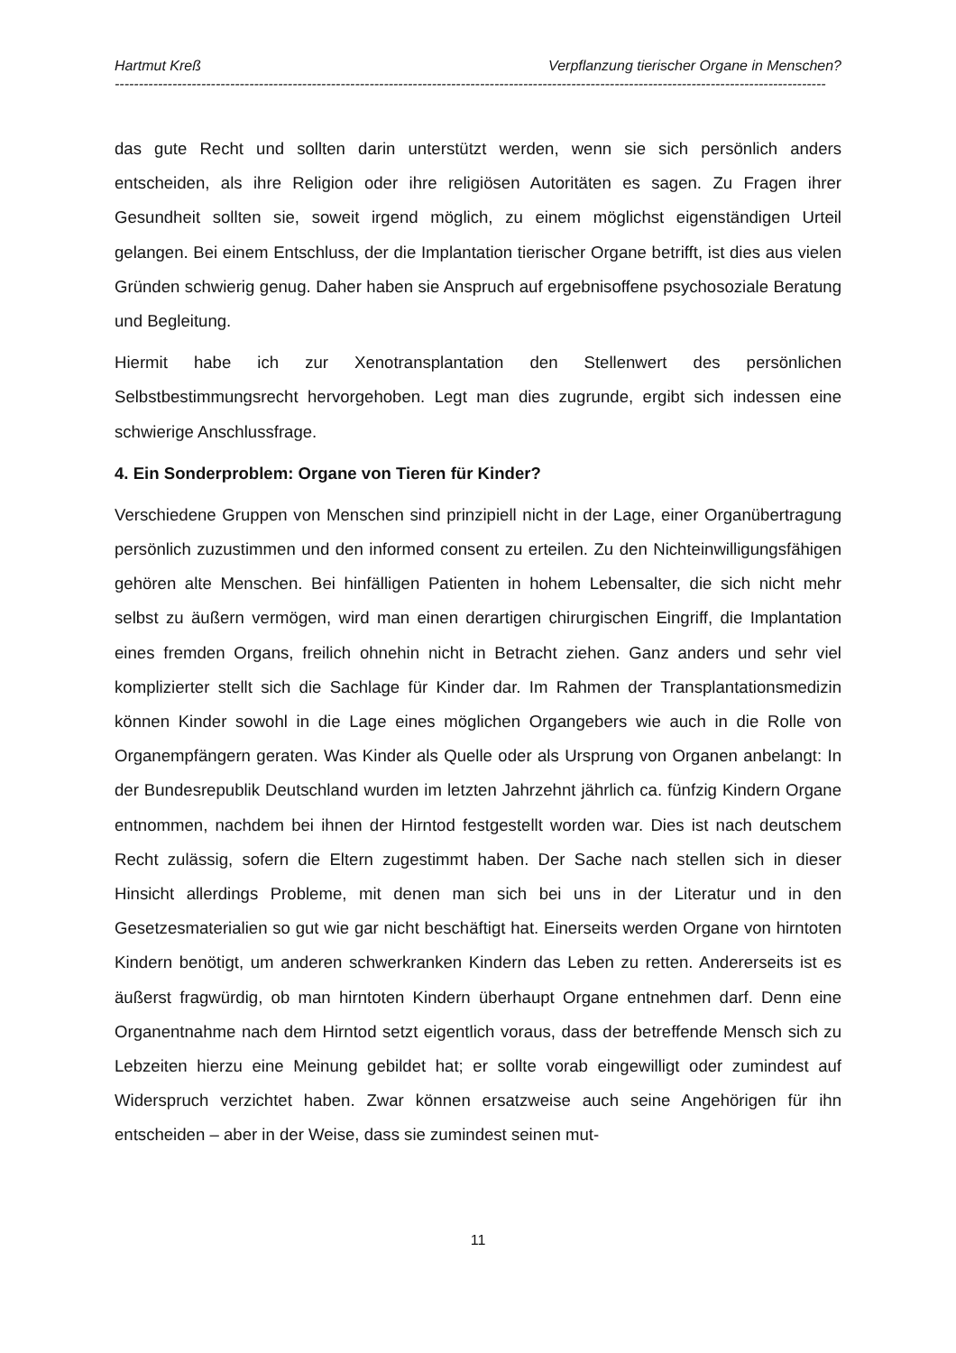Hartmut Kreß Verpflanzung tierischer Organe in Menschen?
----------------------------------------------------------------------------------------------------------------------------------------------------
das gute Recht und sollten darin unterstützt werden, wenn sie sich persönlich anders entscheiden, als ihre Religion oder ihre religiösen Autoritäten es sagen. Zu Fragen ihrer Gesundheit sollten sie, soweit irgend möglich, zu einem möglichst eigenständigen Urteil gelangen. Bei einem Entschluss, der die Implantation tierischer Organe betrifft, ist dies aus vielen Gründen schwierig genug. Daher haben sie Anspruch auf ergebnisoffene psychosoziale Beratung und Begleitung.
Hiermit habe ich zur Xenotransplantation den Stellenwert des persönlichen Selbstbestimmungsrecht hervorgehoben. Legt man dies zugrunde, ergibt sich indessen eine schwierige Anschlussfrage.
4. Ein Sonderproblem: Organe von Tieren für Kinder?
Verschiedene Gruppen von Menschen sind prinzipiell nicht in der Lage, einer Organübertragung persönlich zuzustimmen und den informed consent zu erteilen. Zu den Nichteinwilligungsfähigen gehören alte Menschen. Bei hinfälligen Patienten in hohem Lebensalter, die sich nicht mehr selbst zu äußern vermögen, wird man einen derartigen chirurgischen Eingriff, die Implantation eines fremden Organs, freilich ohnehin nicht in Betracht ziehen. Ganz anders und sehr viel komplizierter stellt sich die Sachlage für Kinder dar. Im Rahmen der Transplantationsmedizin können Kinder sowohl in die Lage eines möglichen Organgebers wie auch in die Rolle von Organempfängern geraten. Was Kinder als Quelle oder als Ursprung von Organen anbelangt: In der Bundesrepublik Deutschland wurden im letzten Jahrzehnt jährlich ca. fünfzig Kindern Organe entnommen, nachdem bei ihnen der Hirntod festgestellt worden war. Dies ist nach deutschem Recht zulässig, sofern die Eltern zugestimmt haben. Der Sache nach stellen sich in dieser Hinsicht allerdings Probleme, mit denen man sich bei uns in der Literatur und in den Gesetzesmaterialien so gut wie gar nicht beschäftigt hat. Einerseits werden Organe von hirntoten Kindern benötigt, um anderen schwerkranken Kindern das Leben zu retten. Andererseits ist es äußerst fragwürdig, ob man hirntoten Kindern überhaupt Organe entnehmen darf. Denn eine Organentnahme nach dem Hirntod setzt eigentlich voraus, dass der betreffende Mensch sich zu Lebzeiten hierzu eine Meinung gebildet hat; er sollte vorab eingewilligt oder zumindest auf Widerspruch verzichtet haben. Zwar können ersatzweise auch seine Angehörigen für ihn entscheiden – aber in der Weise, dass sie zumindest seinen mut-
11